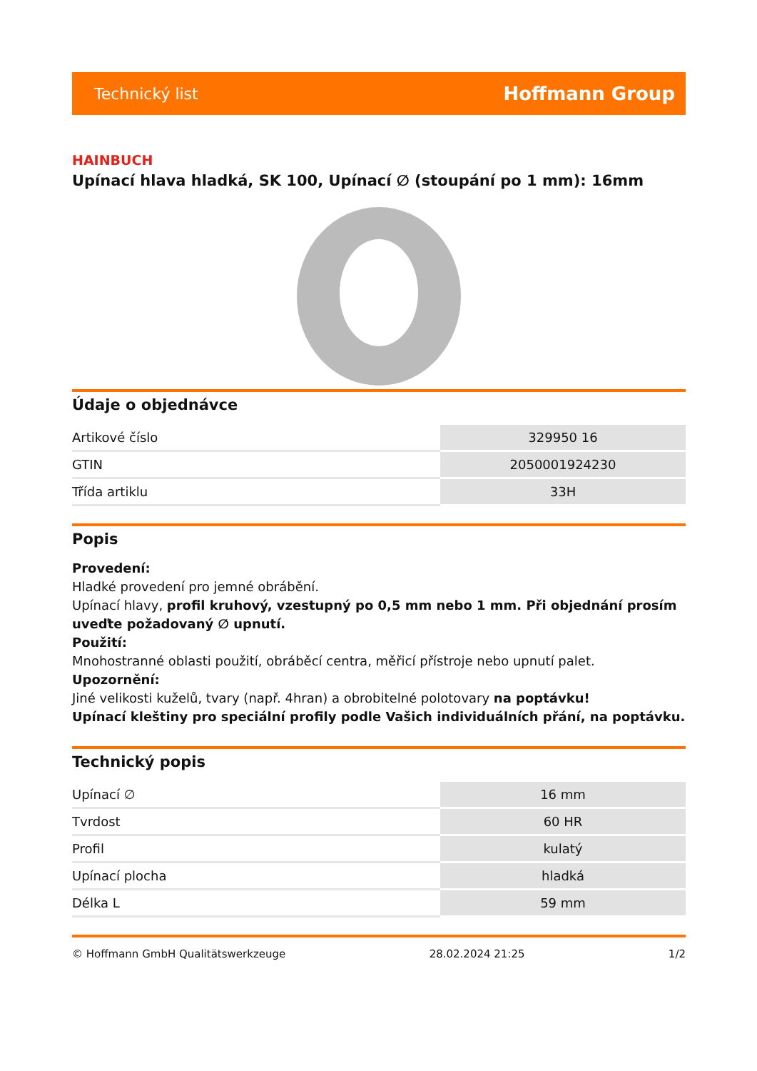Technický list Hoffmann Group
HAINBUCH
Upínací hlava hladká, SK 100, Upínací ∅ (stoupání po 1 mm): 16mm
Údaje o objednávce
| Artikové číslo | 329950 16 |
| GTIN | 2050001924230 |
| Třída artiklu | 33H |
Popis
Provedení:
Hladké provedení pro jemné obrábění.
Upínací hlavy, profil kruhový, vzestupný po 0,5 mm nebo 1 mm. Při objednání prosím uveďte požadovaný ∅ upnutí.
Použití:
Mnohostranné oblasti použití, obráběcí centra, měřicí přístroje nebo upnutí palet.
Upozornění:
Jiné velikosti kuželů, tvary (např. 4hran) a obrobitelné polotovary na poptávku!
Upínací kleštiny pro speciální profily podle Vašich individuálních přání, na poptávku.
Technický popis
| Upínací ∅ | 16 mm |
| Tvrdost | 60 HR |
| Profil | kulatý |
| Upínací plocha | hladká |
| Délka L | 59 mm |
© Hoffmann GmbH Qualitätswerkzeuge 28.02.2024 21:25 1/2